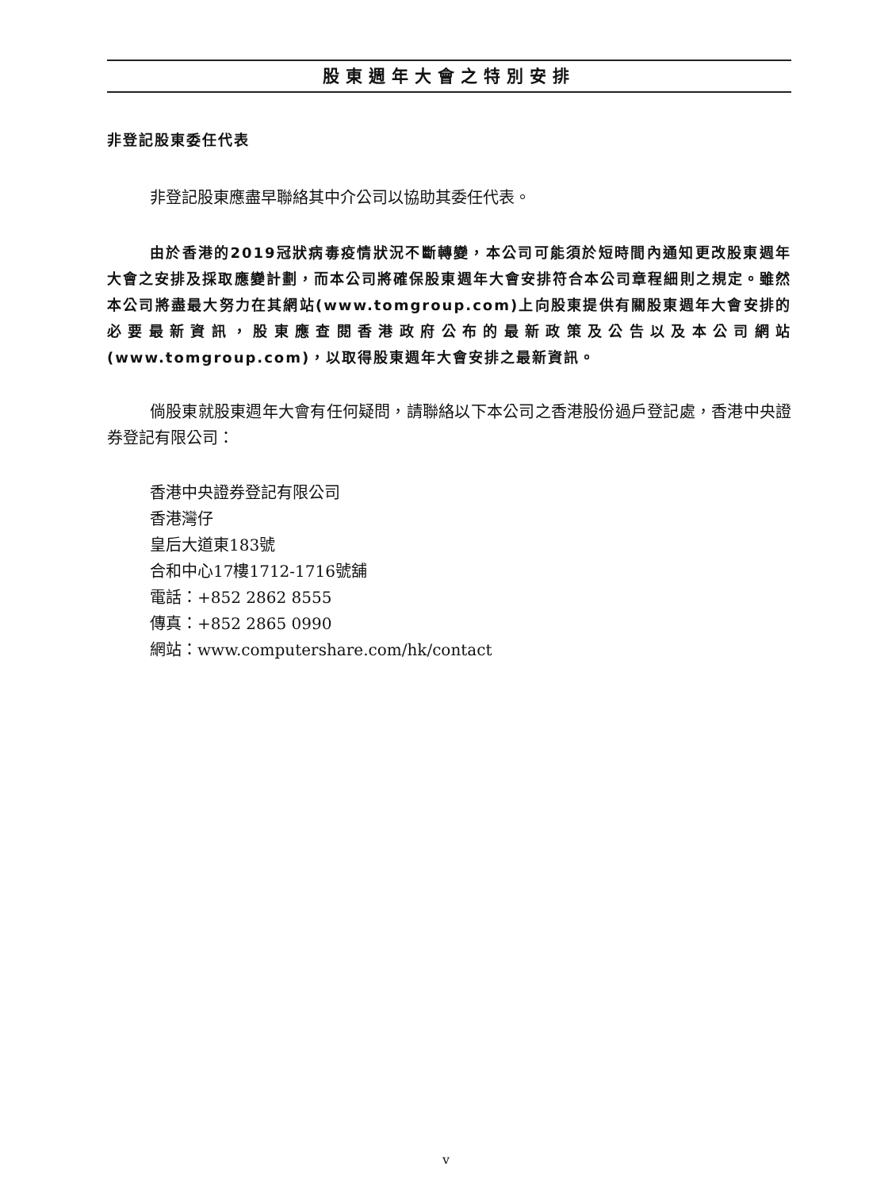股東週年大會之特別安排
非登記股東委任代表
非登記股東應盡早聯絡其中介公司以協助其委任代表。
由於香港的2019冠狀病毒疫情狀況不斷轉變，本公司可能須於短時間內通知更改股東週年大會之安排及採取應變計劃，而本公司將確保股東週年大會安排符合本公司章程細則之規定。雖然本公司將盡最大努力在其網站(www.tomgroup.com)上向股東提供有關股東週年大會安排的必要最新資訊，股東應查閱香港政府公布的最新政策及公告以及本公司網站(www.tomgroup.com)，以取得股東週年大會安排之最新資訊。
倘股東就股東週年大會有任何疑問，請聯絡以下本公司之香港股份過戶登記處，香港中央證券登記有限公司：
香港中央證券登記有限公司
香港灣仔
皇后大道東183號
合和中心17樓1712-1716號舖
電話：+852 2862 8555
傳真：+852 2865 0990
網站：www.computershare.com/hk/contact
v